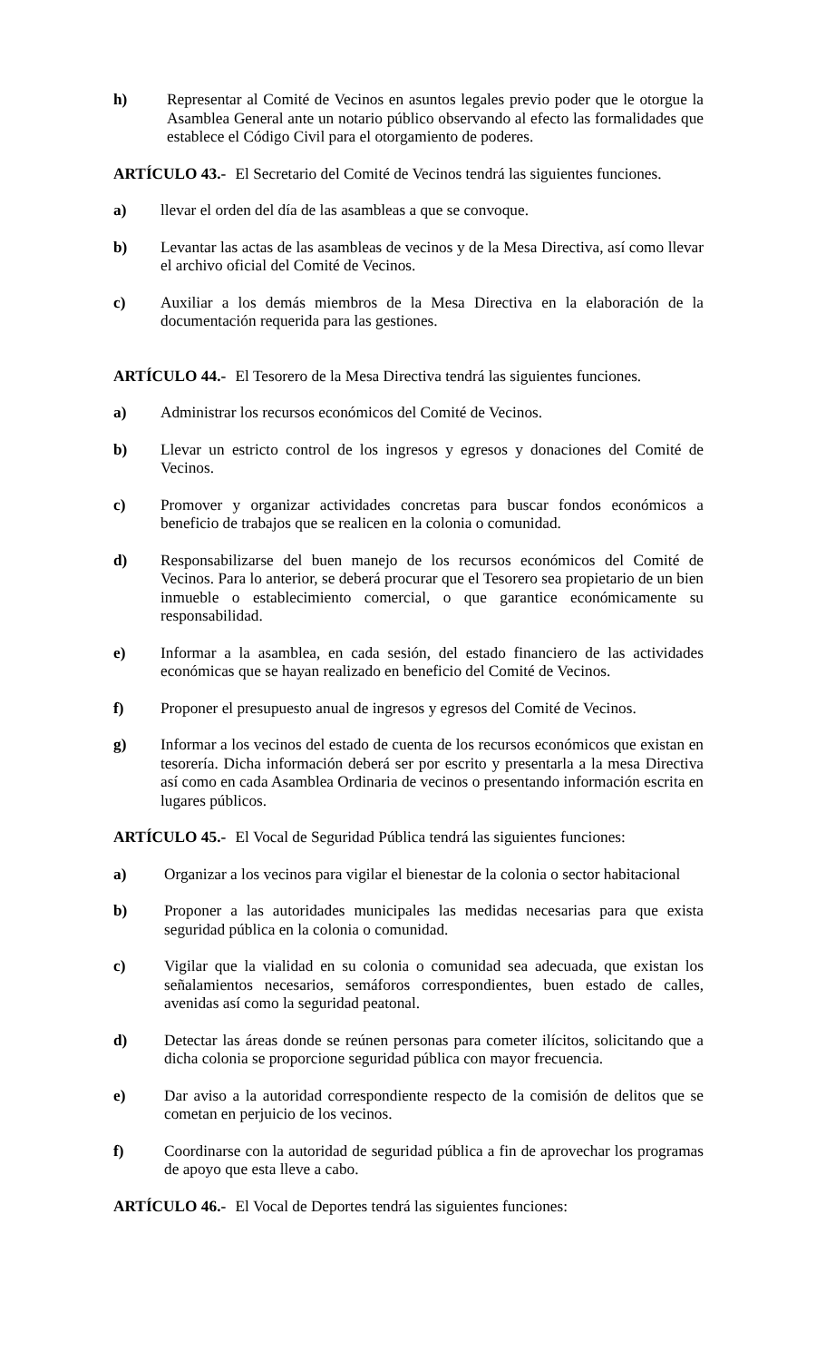h) Representar al Comité de Vecinos en asuntos legales previo poder que le otorgue la Asamblea General ante un notario público observando al efecto las formalidades que establece el Código Civil para el otorgamiento de poderes.
ARTÍCULO 43.- El Secretario del Comité de Vecinos tendrá las siguientes funciones.
a) llevar el orden del día de las asambleas a que se convoque.
b) Levantar las actas de las asambleas de vecinos y de la Mesa Directiva, así como llevar el archivo oficial del Comité de Vecinos.
c) Auxiliar a los demás miembros de la Mesa Directiva en la elaboración de la documentación requerida para las gestiones.
ARTÍCULO 44.- El Tesorero de la Mesa Directiva tendrá las siguientes funciones.
a) Administrar los recursos económicos del Comité de Vecinos.
b) Llevar un estricto control de los ingresos y egresos y donaciones del Comité de Vecinos.
c) Promover y organizar actividades concretas para buscar fondos económicos a beneficio de trabajos que se realicen en la colonia o comunidad.
d) Responsabilizarse del buen manejo de los recursos económicos del Comité de Vecinos. Para lo anterior, se deberá procurar que el Tesorero sea propietario de un bien inmueble o establecimiento comercial, o que garantice económicamente su responsabilidad.
e) Informar a la asamblea, en cada sesión, del estado financiero de las actividades económicas que se hayan realizado en beneficio del Comité de Vecinos.
f) Proponer el presupuesto anual de ingresos y egresos del Comité de Vecinos.
g) Informar a los vecinos del estado de cuenta de los recursos económicos que existan en tesorería. Dicha información deberá ser por escrito y presentarla a la mesa Directiva así como en cada Asamblea Ordinaria de vecinos o presentando información escrita en lugares públicos.
ARTÍCULO 45.- El Vocal de Seguridad Pública tendrá las siguientes funciones:
a) Organizar a los vecinos para vigilar el bienestar de la colonia o sector habitacional
b) Proponer a las autoridades municipales las medidas necesarias para que exista seguridad pública en la colonia o comunidad.
c) Vigilar que la vialidad en su colonia o comunidad sea adecuada, que existan los señalamientos necesarios, semáforos correspondientes, buen estado de calles, avenidas así como la seguridad peatonal.
d) Detectar las áreas donde se reúnen personas para cometer ilícitos, solicitando que a dicha colonia se proporcione seguridad pública con mayor frecuencia.
e) Dar aviso a la autoridad correspondiente respecto de la comisión de delitos que se cometan en perjuicio de los vecinos.
f) Coordinarse con la autoridad de seguridad pública a fin de aprovechar los programas de apoyo que esta lleve a cabo.
ARTÍCULO 46.- El Vocal de Deportes tendrá las siguientes funciones: